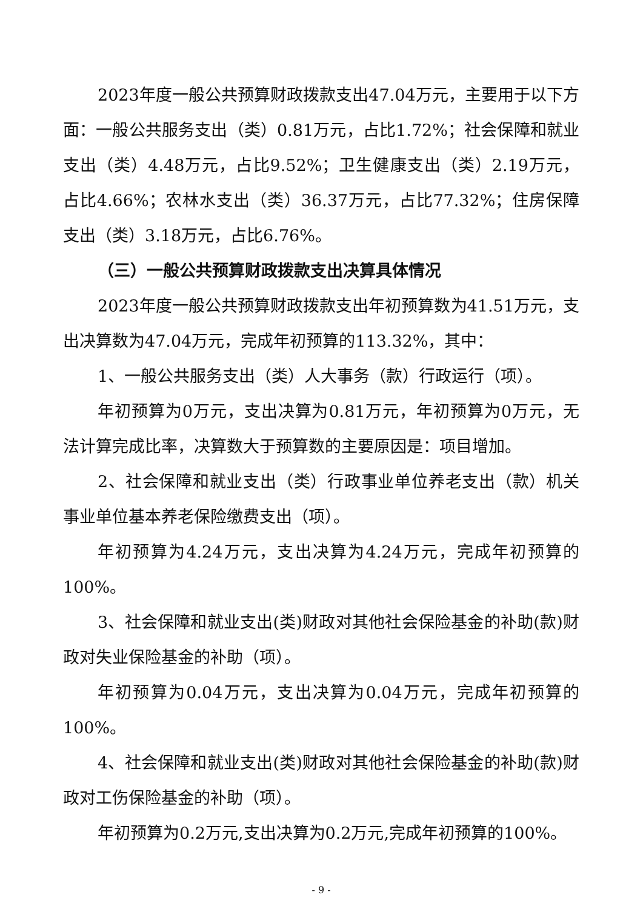2023年度一般公共预算财政拨款支出47.04万元，主要用于以下方面：一般公共服务支出（类）0.81万元，占比1.72%；社会保障和就业支出（类）4.48万元，占比9.52%；卫生健康支出（类）2.19万元，占比4.66%；农林水支出（类）36.37万元，占比77.32%；住房保障支出（类）3.18万元，占比6.76%。
（三）一般公共预算财政拨款支出决算具体情况
2023年度一般公共预算财政拨款支出年初预算数为41.51万元，支出决算数为47.04万元，完成年初预算的113.32%，其中：
1、一般公共服务支出（类）人大事务（款）行政运行（项）。
年初预算为0万元，支出决算为0.81万元，年初预算为0万元，无法计算完成比率，决算数大于预算数的主要原因是：项目增加。
2、社会保障和就业支出（类）行政事业单位养老支出（款）机关事业单位基本养老保险缴费支出（项）。
年初预算为4.24万元，支出决算为4.24万元，完成年初预算的100%。
3、社会保障和就业支出(类)财政对其他社会保险基金的补助(款)财政对失业保险基金的补助（项）。
年初预算为0.04万元，支出决算为0.04万元，完成年初预算的100%。
4、社会保障和就业支出(类)财政对其他社会保险基金的补助(款)财政对工伤保险基金的补助（项）。
年初预算为0.2万元,支出决算为0.2万元,完成年初预算的100%。
- 9 -